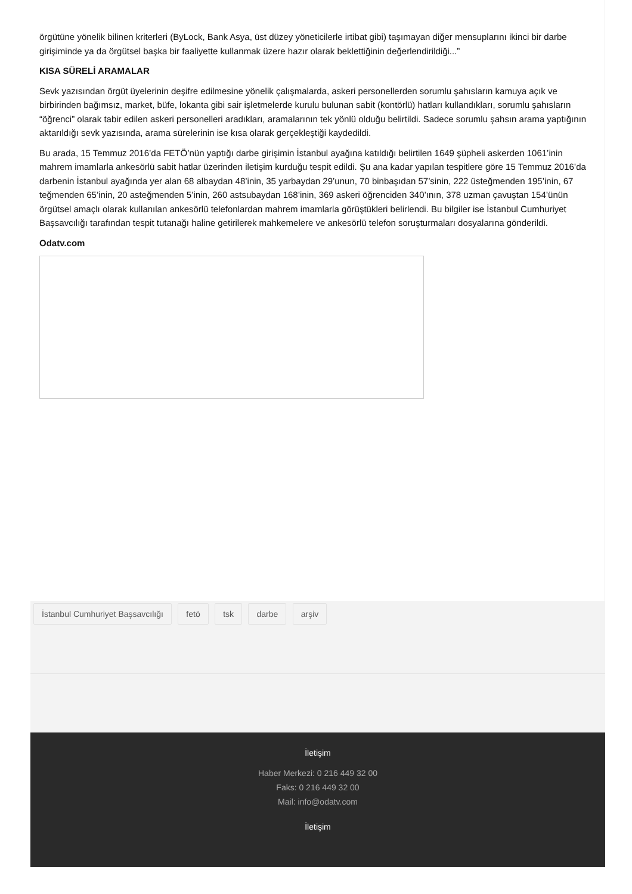örgütüne yönelik bilinen kriterleri (ByLock, Bank Asya, üst düzey yöneticilerle irtibat gibi) taşımayan diğer mensuplarını ikinci bir darbe girişiminde ya da örgütsel başka bir faaliyette kullanmak üzere hazır olarak beklettiğinin değerlendirildiği...”
KISA SÜRELİ ARAMALAR
Sevk yazısından örgüt üyelerinin deşifre edilmesine yönelik çalışmalarda, askeri personellerden sorumlu şahısların kamuya açık ve birbirinden bağımsız, market, büfe, lokanta gibi sair işletmelerde kurulu bulunan sabit (kontörlü) hatları kullandıkları, sorumlu şahısların “öğrenci” olarak tabir edilen askeri personelleri aradıkları, aramalarının tek yönlü olduğu belirtildi. Sadece sorumlu şahsın arama yaptığının aktarıldığı sevk yazısında, arama sürelerinin ise kısa olarak gerçekleştiği kaydedildi.
Bu arada, 15 Temmuz 2016’da FETÖ’nün yaptığı darbe girişimin İstanbul ayağına katıldığı belirtilen 1649 şüpheli askerden 1061’inin mahrem imamlarla ankesörlü sabit hatlar üzerinden iletişim kurduğu tespit edildi. Şu ana kadar yapılan tespitlere göre 15 Temmuz 2016’da darbenin İstanbul ayağında yer alan 68 albaydan 48’inin, 35 yarbaydan 29’unun, 70 binbaşıdan 57’sinin, 222 üsteğmenden 195’inin, 67 teğmenden 65’inin, 20 asteğmenden 5’inin, 260 astsubaydan 168’inin, 369 askeri öğrenciden 340’ının, 378 uzman çavuştan 154’ünün örgütsel amaçlı olarak kullanılan ankesörlü telefonlardan mahrem imamlarla görüştükleri belirlendi. Bu bilgiler ise İstanbul Cumhuriyet Başsavcılığı tarafından tespit tutanağı haline getirilerek mahkemelere ve ankesörlü telefon soruşturmaları dosyalarına gönderildi.
Odatv.com
İstanbul Cumhuriyet Başsavcılığı fetö tsk darbe arşiv
İletişim
Haber Merkezi: 0 216 449 32 00
Faks: 0 216 449 32 00
Mail: info@odatv.com
İletişim